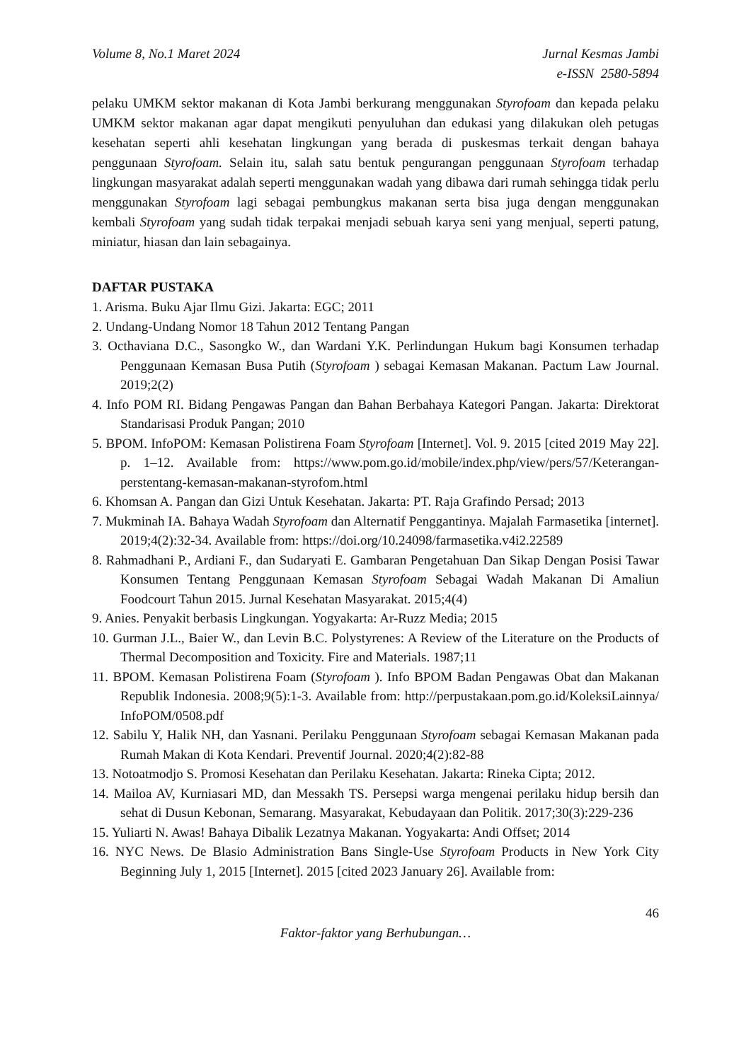Volume 8, No.1 Maret 2024 Jurnal Kesmas Jambi
e-ISSN 2580-5894
pelaku UMKM sektor makanan di Kota Jambi berkurang menggunakan Styrofoam dan kepada pelaku UMKM sektor makanan agar dapat mengikuti penyuluhan dan edukasi yang dilakukan oleh petugas kesehatan seperti ahli kesehatan lingkungan yang berada di puskesmas terkait dengan bahaya penggunaan Styrofoam. Selain itu, salah satu bentuk pengurangan penggunaan Styrofoam terhadap lingkungan masyarakat adalah seperti menggunakan wadah yang dibawa dari rumah sehingga tidak perlu menggunakan Styrofoam lagi sebagai pembungkus makanan serta bisa juga dengan menggunakan kembali Styrofoam yang sudah tidak terpakai menjadi sebuah karya seni yang menjual, seperti patung, miniatur, hiasan dan lain sebagainya.
DAFTAR PUSTAKA
1. Arisma. Buku Ajar Ilmu Gizi. Jakarta: EGC; 2011
2. Undang-Undang Nomor 18 Tahun 2012 Tentang Pangan
3. Octhaviana D.C., Sasongko W., dan Wardani Y.K. Perlindungan Hukum bagi Konsumen terhadap Penggunaan Kemasan Busa Putih (Styrofoam ) sebagai Kemasan Makanan. Pactum Law Journal. 2019;2(2)
4. Info POM RI. Bidang Pengawas Pangan dan Bahan Berbahaya Kategori Pangan. Jakarta: Direktorat Standarisasi Produk Pangan; 2010
5. BPOM. InfoPOM: Kemasan Polistirena Foam Styrofoam [Internet]. Vol. 9. 2015 [cited 2019 May 22]. p. 1–12. Available from: https://www.pom.go.id/mobile/index.php/view/pers/57/Keterangan-perstentang-kemasan-makanan-styrofom.html
6. Khomsan A. Pangan dan Gizi Untuk Kesehatan. Jakarta: PT. Raja Grafindo Persad; 2013
7. Mukminah IA. Bahaya Wadah Styrofoam dan Alternatif Penggantinya. Majalah Farmasetika [internet]. 2019;4(2):32-34. Available from: https://doi.org/10.24098/farmasetika.v4i2.22589
8. Rahmadhani P., Ardiani F., dan Sudaryati E. Gambaran Pengetahuan Dan Sikap Dengan Posisi Tawar Konsumen Tentang Penggunaan Kemasan Styrofoam Sebagai Wadah Makanan Di Amaliun Foodcourt Tahun 2015. Jurnal Kesehatan Masyarakat. 2015;4(4)
9. Anies. Penyakit berbasis Lingkungan. Yogyakarta: Ar-Ruzz Media; 2015
10. Gurman J.L., Baier W., dan Levin B.C. Polystyrenes: A Review of the Literature on the Products of Thermal Decomposition and Toxicity. Fire and Materials. 1987;11
11. BPOM. Kemasan Polistirena Foam (Styrofoam ). Info BPOM Badan Pengawas Obat dan Makanan Republik Indonesia. 2008;9(5):1-3. Available from: http://perpustakaan.pom.go.id/KoleksiLainnya/ InfoPOM/0508.pdf
12. Sabilu Y, Halik NH, dan Yasnani. Perilaku Penggunaan Styrofoam sebagai Kemasan Makanan pada Rumah Makan di Kota Kendari. Preventif Journal. 2020;4(2):82-88
13. Notoatmodjo S. Promosi Kesehatan dan Perilaku Kesehatan. Jakarta: Rineka Cipta; 2012.
14. Mailoa AV, Kurniasari MD, dan Messakh TS. Persepsi warga mengenai perilaku hidup bersih dan sehat di Dusun Kebonan, Semarang. Masyarakat, Kebudayaan dan Politik. 2017;30(3):229-236
15. Yuliarti N. Awas! Bahaya Dibalik Lezatnya Makanan. Yogyakarta: Andi Offset; 2014
16. NYC News. De Blasio Administration Bans Single-Use Styrofoam Products in New York City Beginning July 1, 2015 [Internet]. 2015 [cited 2023 January 26]. Available from:
46
Faktor-faktor yang Berhubungan…